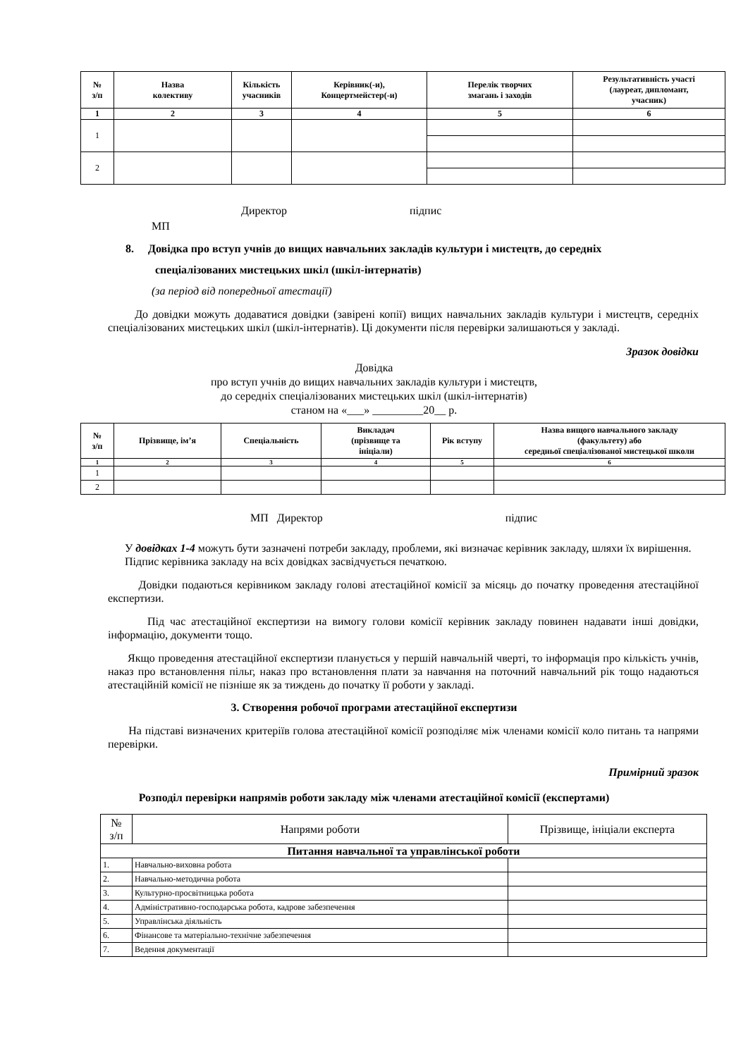| № з/п | Назва колективу | Кількість учасників | Керівник(-и), Концертмейстер(-и) | Перелік творчих змагань і заходів | Результативність участі (лауреат, дипломант, учасник) |
| --- | --- | --- | --- | --- | --- |
| 1 | 2 | 3 | 4 | 5 | 6 |
| 1 | | | | | |
| 2 | | | | | |
Директор підпис
МП
8. Довідка про вступ учнів до вищих навчальних закладів культури і мистецтв, до середніх
спеціалізованих мистецьких шкіл (шкіл-інтернатів)
(за період від попередньої атестації)
До довідки можуть додаватися довідки (завірені копії) вищих навчальних закладів культури і мистецтв, середніх спеціалізованих мистецьких шкіл (шкіл-інтернатів). Ці документи після перевірки залишаються у закладі.
Зразок довідки
Довідка
про вступ учнів до вищих навчальних закладів культури і мистецтв,
до середніх спеціалізованих мистецьких шкіл (шкіл-інтернатів)
станом на «___» _________20__ р.
| № з/п | Прізвище, ім’я | Спеціальність | Викладач (прізвище та ініціали) | Рік вступу | Назва вищого навчального закладу (факультету) або середньої спеціалізованої мистецької школи |
| --- | --- | --- | --- | --- | --- |
| 1 | 2 | 3 | 4 | 5 | 6 |
| 1 | | | | | |
| 2 | | | | | |
МП Директор підпис
У довідках 1-4 можуть бути зазначені потреби закладу, проблеми, які визначає керівник закладу, шляхи їх вирішення.
Підпис керівника закладу на всіх довідках засвідчується печаткою.
Довідки подаються керівником закладу голові атестаційної комісії за місяць до початку проведення атестаційної експертизи.
Під час атестаційної експертизи на вимогу голови комісії керівник закладу повинен надавати інші довідки, інформацію, документи тощо.
Якщо проведення атестаційної експертизи планується у першій навчальній чверті, то інформація про кількість учнів, наказ про встановлення пільг, наказ про встановлення плати за навчання на поточний навчальний рік тощо надаються атестаційній комісії не пізніше як за тиждень до початку її роботи у закладі.
3. Створення робочої програми атестаційної експертизи
На підставі визначених критеріїв голова атестаційної комісії розподіляє між членами комісії коло питань та напрями перевірки.
Примірний зразок
Розподіл перевірки напрямів роботи закладу між членами атестаційної комісії (експертами)
| № з/п | Напрями роботи | Прізвище, ініціали експерта |
| Питання навчальної та управлінської роботи | | |
| 1. | Навчально-виховна робота | |
| 2. | Навчально-методична робота | |
| 3. | Культурно-просвітницька робота | |
| 4. | Адміністративно-господарська робота, кадрове забезпечення | |
| 5. | Управлінська діяльність | |
| 6. | Фінансове та матеріально-технічне забезпечення | |
| 7. | Ведення документації | |